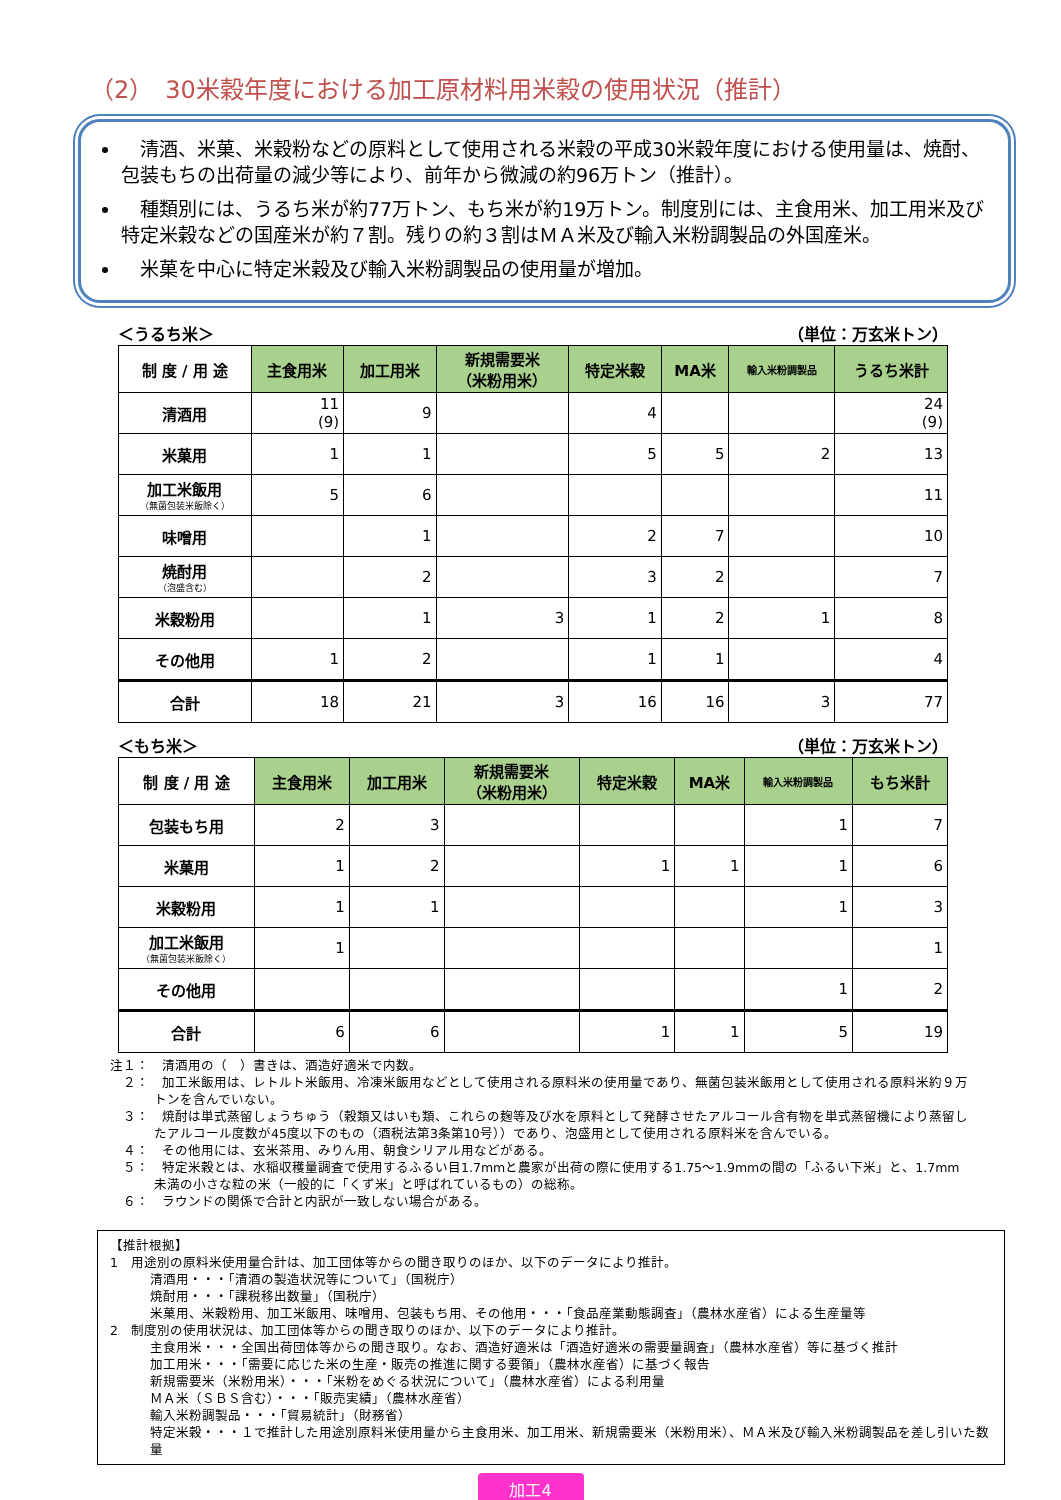（2）　30米穀年度における加工原材料用米穀の使用状況（推計）
　清酒、米菓、米穀粉などの原料として使用される米穀の平成30米穀年度における使用量は、焼酎、包装もちの出荷量の減少等により、前年から微減の約96万トン（推計）。
　種類別には、うるち米が約77万トン、もち米が約19万トン。制度別には、主食用米、加工用米及び特定米穀などの国産米が約７割。残りの約３割はＭＡ米及び輸入米粉調製品の外国産米。
　米菓を中心に特定米穀及び輸入米粉調製品の使用量が増加。
＜うるち米＞ （単位：万玄米トン）
| 制 度 / 用 途 | 主食用米 | 加工用米 | 新規需要米 （米粉用米） | 特定米穀 | MA米 | 輸入米粉調製品 | うるち米計 |
| --- | --- | --- | --- | --- | --- | --- | --- |
| 清酒用 | 11 (9) | 9 | | 4 | | | 24 (9) |
| 米菓用 | 1 | 1 | | 5 | 5 | 2 | 13 |
| 加工米飯用 （無菌包装米飯除く） | 5 | 6 | | | | | 11 |
| 味噌用 | | 1 | | 2 | 7 | | 10 |
| 焼酎用 （泡盛含む） | | 2 | | 3 | 2 | | 7 |
| 米穀粉用 | | 1 | 3 | 1 | 2 | 1 | 8 |
| その他用 | 1 | 2 | | 1 | 1 | | 4 |
| 合計 | 18 | 21 | 3 | 16 | 16 | 3 | 77 |
＜もち米＞ （単位：万玄米トン）
| 制 度 / 用 途 | 主食用米 | 加工用米 | 新規需要米 （米粉用米） | 特定米穀 | MA米 | 輸入米粉調製品 | もち米計 |
| --- | --- | --- | --- | --- | --- | --- | --- |
| 包装もち用 | 2 | 3 | | | | 1 | 7 |
| 米菓用 | 1 | 2 | | 1 | 1 | 1 | 6 |
| 米穀粉用 | 1 | 1 | | | | 1 | 3 |
| 加工米飯用 （無菌包装米飯除く） | 1 | | | | | | 1 |
| その他用 | | | | | | 1 | 2 |
| 合計 | 6 | 6 | | 1 | 1 | 5 | 19 |
注１：　清酒用の（　）書きは、酒造好適米で内数。
　２：　加工米飯用は、レトルト米飯用、冷凍米飯用などとして使用される原料米の使用量であり、無菌包装米飯用として使用される原料米約９万トンを含んでいない。
　３：　焼酎は単式蒸留しょうちゅう（穀類又はいも類、これらの麹等及び水を原料として発酵させたアルコール含有物を単式蒸留機により蒸留したアルコール度数が45度以下のもの（酒税法第3条第10号））であり、泡盛用として使用される原料米を含んでいる。
　４：　その他用には、玄米茶用、みりん用、朝食シリアル用などがある。
　５：　特定米穀とは、水稲収穫量調査で使用するふるい目1.7mmと農家が出荷の際に使用する1.75～1.9mmの間の「ふるい下米」と、1.7mm未満の小さな粒の米（一般的に「くず米」と呼ばれているもの）の総称。
　６：　ラウンドの関係で合計と内訳が一致しない場合がある。
【推計根拠】
1　用途別の原料米使用量合計は、加工団体等からの聞き取りのほか、以下のデータにより推計。
清酒用・・・「清酒の製造状況等について」（国税庁）
焼酎用・・・「課税移出数量」（国税庁）
米菓用、米穀粉用、加工米飯用、味噌用、包装もち用、その他用・・・「食品産業動態調査」（農林水産省）による生産量等
2　制度別の使用状況は、加工団体等からの聞き取りのほか、以下のデータにより推計。
主食用米・・・全国出荷団体等からの聞き取り。なお、酒造好適米は「酒造好適米の需要量調査」（農林水産省）等に基づく推計
加工用米・・・「需要に応じた米の生産・販売の推進に関する要領」（農林水産省）に基づく報告
新規需要米（米粉用米）・・・「米粉をめぐる状況について」（農林水産省）による利用量
ＭＡ米（ＳＢＳ含む）・・・「販売実績」（農林水産省）
輸入米粉調製品・・・「貿易統計」（財務省）
特定米穀・・・１で推計した用途別原料米使用量から主食用米、加工用米、新規需要米（米粉用米）、ＭＡ米及び輸入米粉調製品を差し引いた数量
加工4